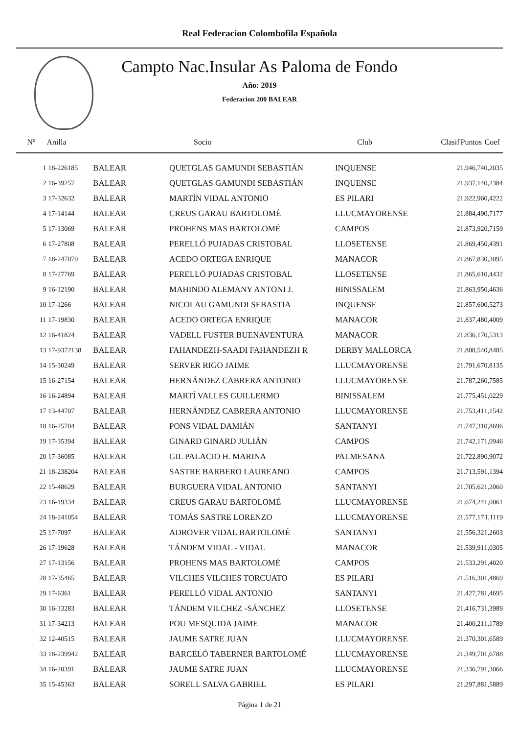Real Federacion Colombofila Española
Campto Nac.Insular As Paloma de Fondo
Año: 2019
Federacion 200 BALEAR
| Nº | Anilla | | Socio | Club | Clasif | Puntos | Coef |
| --- | --- | --- | --- | --- | --- | --- | --- |
| 1 | 18-226185 | BALEAR | QUETGLAS GAMUNDI SEBASTIÁN | INQUENSE | 2 | 1.946,74 | 0,2035 |
| 2 | 16-39257 | BALEAR | QUETGLAS GAMUNDI SEBASTIÁN | INQUENSE | 2 | 1.937,14 | 0,2384 |
| 3 | 17-32632 | BALEAR | MARTÍN VIDAL ANTONIO | ES PILARI | 2 | 1.922,96 | 0,4222 |
| 4 | 17-14144 | BALEAR | CREUS GARAU BARTOLOMÉ | LLUCMAYORENSE | 2 | 1.884,49 | 0,7177 |
| 5 | 17-13069 | BALEAR | PROHENS MAS BARTOLOMÉ | CAMPOS | 2 | 1.873,92 | 0,7159 |
| 6 | 17-27808 | BALEAR | PERELLÓ PUJADAS CRISTOBAL | LLOSETENSE | 2 | 1.869,45 | 0,4391 |
| 7 | 18-247070 | BALEAR | ACEDO ORTEGA ENRIQUE | MANACOR | 2 | 1.867,83 | 0,3095 |
| 8 | 17-27769 | BALEAR | PERELLÓ PUJADAS CRISTOBAL | LLOSETENSE | 2 | 1.865,61 | 0,4432 |
| 9 | 16-12190 | BALEAR | MAHINDO ALEMANY ANTONI J. | BINISSALEM | 2 | 1.863,95 | 0,4636 |
| 10 | 17-1266 | BALEAR | NICOLAU GAMUNDI SEBASTIA | INQUENSE | 2 | 1.857,60 | 0,5273 |
| 11 | 17-19830 | BALEAR | ACEDO ORTEGA ENRIQUE | MANACOR | 2 | 1.837,48 | 0,4009 |
| 12 | 16-41824 | BALEAR | VADELL FUSTER BUENAVENTURA | MANACOR | 2 | 1.836,17 | 0,5313 |
| 13 | 17-9372138 | BALEAR | FAHANDEZH-SAADI FAHANDEZH R | DERBY MALLORCA | 2 | 1.808,54 | 0,8485 |
| 14 | 15-30249 | BALEAR | SERVER RIGO JAIME | LLUCMAYORENSE | 2 | 1.791,67 | 0,8135 |
| 15 | 16-27154 | BALEAR | HERNÁNDEZ CABRERA ANTONIO | LLUCMAYORENSE | 2 | 1.787,26 | 0,7585 |
| 16 | 16-24894 | BALEAR | MARTÍ VALLES GUILLERMO | BINISSALEM | 2 | 1.775,45 | 1,0229 |
| 17 | 13-44707 | BALEAR | HERNÁNDEZ CABRERA ANTONIO | LLUCMAYORENSE | 2 | 1.753,41 | 1,1542 |
| 18 | 16-25704 | BALEAR | PONS VIDAL DAMIÁN | SANTANYI | 2 | 1.747,31 | 0,8696 |
| 19 | 17-35394 | BALEAR | GINARD GINARD JULIÁN | CAMPOS | 2 | 1.742,17 | 1,0946 |
| 20 | 17-36085 | BALEAR | GIL PALACIO H. MARINA | PALMESANA | 2 | 1.722,89 | 0,9072 |
| 21 | 18-238204 | BALEAR | SASTRE BARBERO LAUREANO | CAMPOS | 2 | 1.713,59 | 1,1394 |
| 22 | 15-48629 | BALEAR | BURGUERA VIDAL ANTONIO | SANTANYI | 2 | 1.705,62 | 1,2060 |
| 23 | 16-19334 | BALEAR | CREUS GARAU BARTOLOMÉ | LLUCMAYORENSE | 2 | 1.674,24 | 1,0061 |
| 24 | 18-241054 | BALEAR | TOMÁS SASTRE LORENZO | LLUCMAYORENSE | 2 | 1.577,17 | 1,1119 |
| 25 | 17-7097 | BALEAR | ADROVER VIDAL BARTOLOMÉ | SANTANYI | 2 | 1.556,32 | 1,2603 |
| 26 | 17-19628 | BALEAR | TÁNDEM VIDAL - VIDAL | MANACOR | 2 | 1.539,91 | 1,0305 |
| 27 | 17-13156 | BALEAR | PROHENS MAS BARTOLOMÉ | CAMPOS | 2 | 1.533,29 | 1,4020 |
| 28 | 17-35465 | BALEAR | VILCHES VILCHES TORCUATO | ES PILARI | 2 | 1.516,30 | 1,4869 |
| 29 | 17-6361 | BALEAR | PERELLÓ VIDAL ANTONIO | SANTANYI | 2 | 1.427,78 | 1,4695 |
| 30 | 16-13283 | BALEAR | TÁNDEM VILCHEZ -SÁNCHEZ | LLOSETENSE | 2 | 1.416,73 | 1,3989 |
| 31 | 17-34213 | BALEAR | POU MESQUIDA JAIME | MANACOR | 2 | 1.400,21 | 1,1789 |
| 32 | 12-40515 | BALEAR | JAUME SATRE JUAN | LLUCMAYORENSE | 2 | 1.370,30 | 1,6589 |
| 33 | 18-239942 | BALEAR | BARCELÓ TABERNER BARTOLOMÉ | LLUCMAYORENSE | 2 | 1.349,70 | 1,6788 |
| 34 | 16-20391 | BALEAR | JAUME SATRE JUAN | LLUCMAYORENSE | 2 | 1.336,79 | 1,3066 |
| 35 | 15-45363 | BALEAR | SORELL SALVA GABRIEL | ES PILARI | 2 | 1.297,88 | 1,5889 |
Página 1 de 21